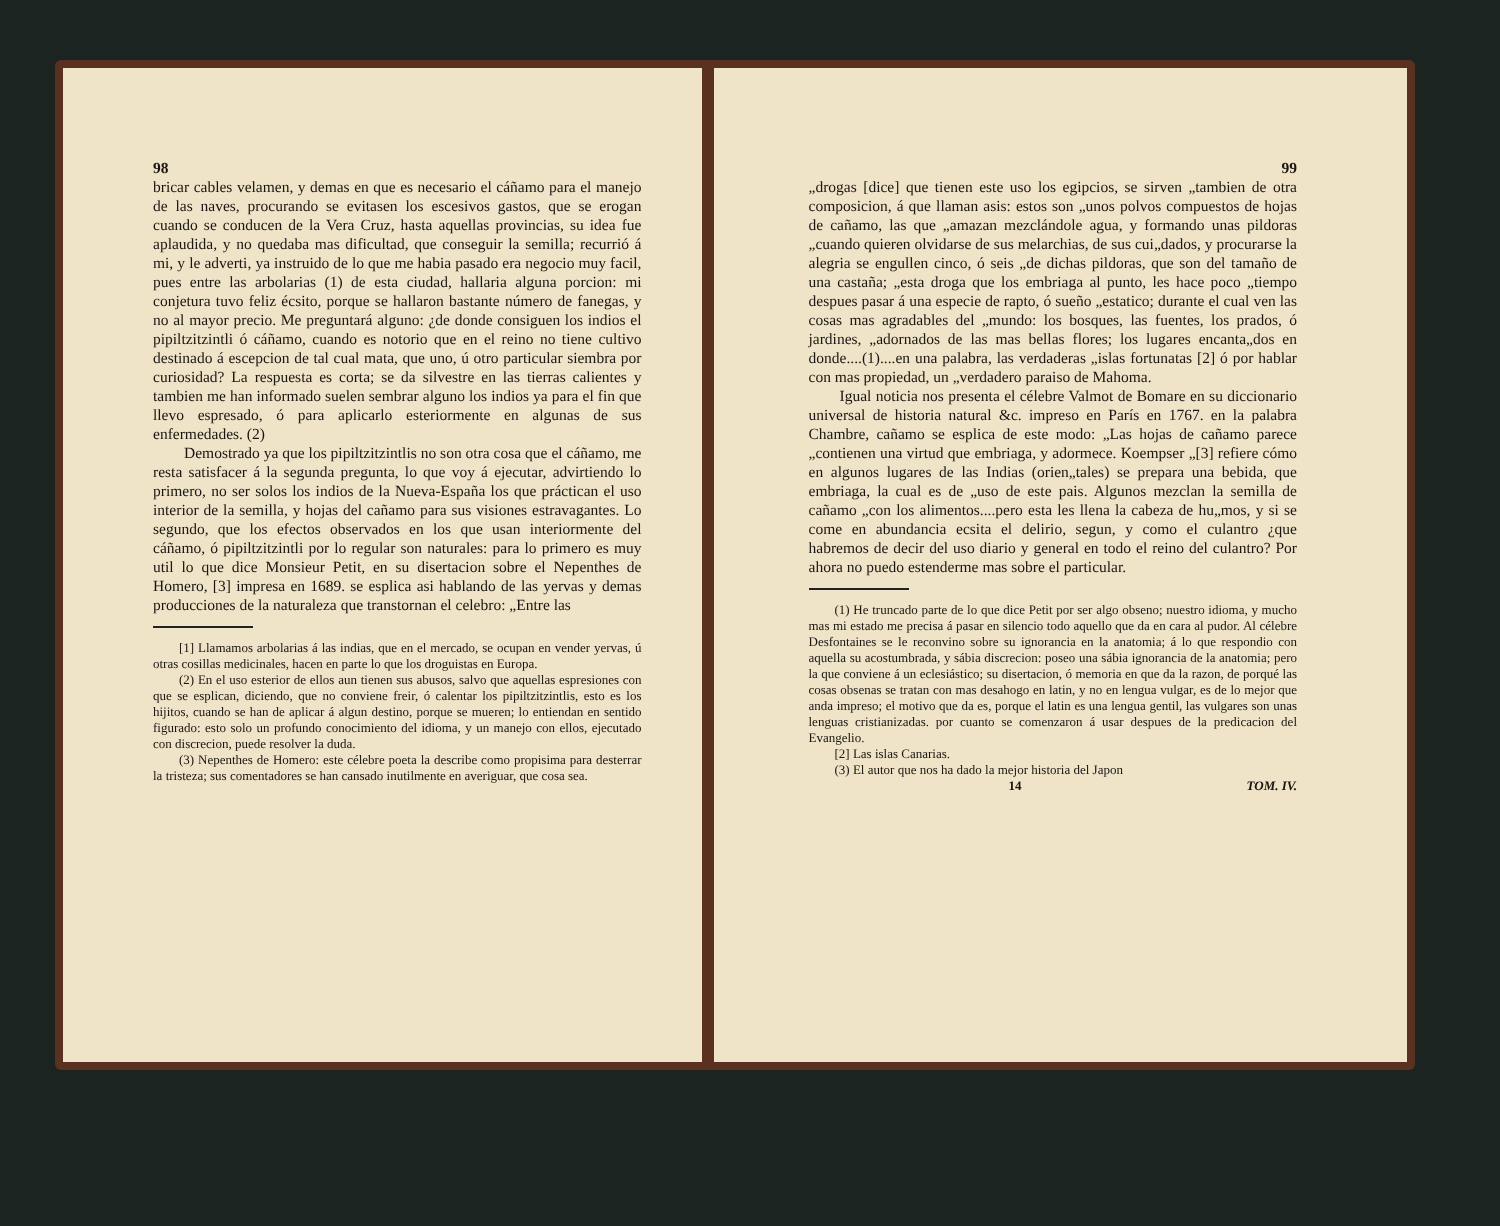98
bricar cables velamen, y demas en que es necesario el cáñamo para el manejo de las naves, procurando se evitasen los escesivos gastos, que se erogan cuando se conducen de la Vera Cruz, hasta aquellas provincias, su idea fue aplaudida, y no quedaba mas dificultad, que conseguir la semilla; recurrió á mi, y le adverti, ya instruido de lo que me habia pasado era negocio muy facil, pues entre las arbolarias (1) de esta ciudad, hallaria alguna porcion: mi conjetura tuvo feliz écsito, porque se hallaron bastante número de fanegas, y no al mayor precio. Me preguntará alguno: ¿de donde consiguen los indios el pipiltzitzintli ó cáñamo, cuando es notorio que en el reino no tiene cultivo destinado á escepcion de tal cual mata, que uno, ú otro particular siembra por curiosidad? La respuesta es corta; se da silvestre en las tierras calientes y tambien me han informado suelen sembrar alguno los indios ya para el fin que llevo espresado, ó para aplicarlo esteriormente en algunas de sus enfermedades. (2)
Demostrado ya que los pipiltzitzintlis no son otra cosa que el cáñamo, me resta satisfacer á la segunda pregunta, lo que voy á ejecutar, advirtiendo lo primero, no ser solos los indios de la Nueva-España los que práctican el uso interior de la semilla, y hojas del cañamo para sus visiones estravagantes. Lo segundo, que los efectos observados en los que usan interiormente del cáñamo, ó pipiltzitzintli por lo regular son naturales: para lo primero es muy util lo que dice Monsieur Petit, en su disertacion sobre el Nepenthes de Homero, [3] impresa en 1689. se esplica asi hablando de las yervas y demas producciones de la naturaleza que transtornan el celebro: „Entre las
[1] Llamamos arbolarias á las indias, que en el mercado, se ocupan en vender yervas, ú otras cosillas medicinales, hacen en parte lo que los droguistas en Europa.
(2) En el uso esterior de ellos aun tienen sus abusos, salvo que aquellas espresiones con que se esplican, diciendo, que no conviene freir, ó calentar los pipiltzitzintlis, esto es los hijitos, cuando se han de aplicar á algun destino, porque se mueren; lo entiendan en sentido figurado: esto solo un profundo conocimiento del idioma, y un manejo con ellos, ejecutado con discrecion, puede resolver la duda.
(3) Nepenthes de Homero: este célebre poeta la describe como propisima para desterrar la tristeza; sus comentadores se han cansado inutilmente en averiguar, que cosa sea.
99
„drogas [dice] que tienen este uso los egipcios, se sirven „tambien de otra composicion, á que llaman asis: estos son „unos polvos compuestos de hojas de cañamo, las que „amazan mezclándole agua, y formando unas pildoras „cuando quieren olvidarse de sus melarchias, de sus cui„dados, y procurarse la alegria se engullen cinco, ó seis „de dichas pildoras, que son del tamaño de una castaña; „esta droga que los embriaga al punto, les hace poco „tiempo despues pasar á una especie de rapto, ó sueño „estatico; durante el cual ven las cosas mas agradables del „mundo: los bosques, las fuentes, los prados, ó jardines, „adornados de las mas bellas flores; los lugares encanta„dos en donde....(1)....en una palabra, las verdaderas „islas fortunatas [2] ó por hablar con mas propiedad, un „verdadero paraiso de Mahoma.
Igual noticia nos presenta el célebre Valmot de Bomare en su diccionario universal de historia natural &c. impreso en París en 1767. en la palabra Chambre, cañamo se esplica de este modo: „Las hojas de cañamo parece „contienen una virtud que embriaga, y adormece. Koempser „[3] refiere cómo en algunos lugares de las Indias (orien„tales) se prepara una bebida, que embriaga, la cual es de „uso de este pais. Algunos mezclan la semilla de cañamo „con los alimentos....pero esta les llena la cabeza de hu„mos, y si se come en abundancia ecsita el delirio, segun, y como el culantro ¿que habremos de decir del uso diario y general en todo el reino del culantro? Por ahora no puedo estenderme mas sobre el particular.
(1) He truncado parte de lo que dice Petit por ser algo obseno; nuestro idioma, y mucho mas mi estado me precisa á pasar en silencio todo aquello que da en cara al pudor. Al célebre Desfontaines se le reconvino sobre su ignorancia en la anatomia; á lo que respondio con aquella su acostumbrada, y sábia discrecion: poseo una sábia ignorancia de la anatomia; pero la que conviene á un eclesiástico; su disertacion, ó memoria en que da la razon, de porqué las cosas obsenas se tratan con mas desahogo en latin, y no en lengua vulgar, es de lo mejor que anda impreso; el motivo que da es, porque el latin es una lengua gentil, las vulgares son unas lenguas cristianizadas. por cuanto se comenzaron á usar despues de la predicacion del Evangelio.
[2] Las islas Canarias.
(3) El autor que nos ha dado la mejor historia del Japon
14 TOM. IV.